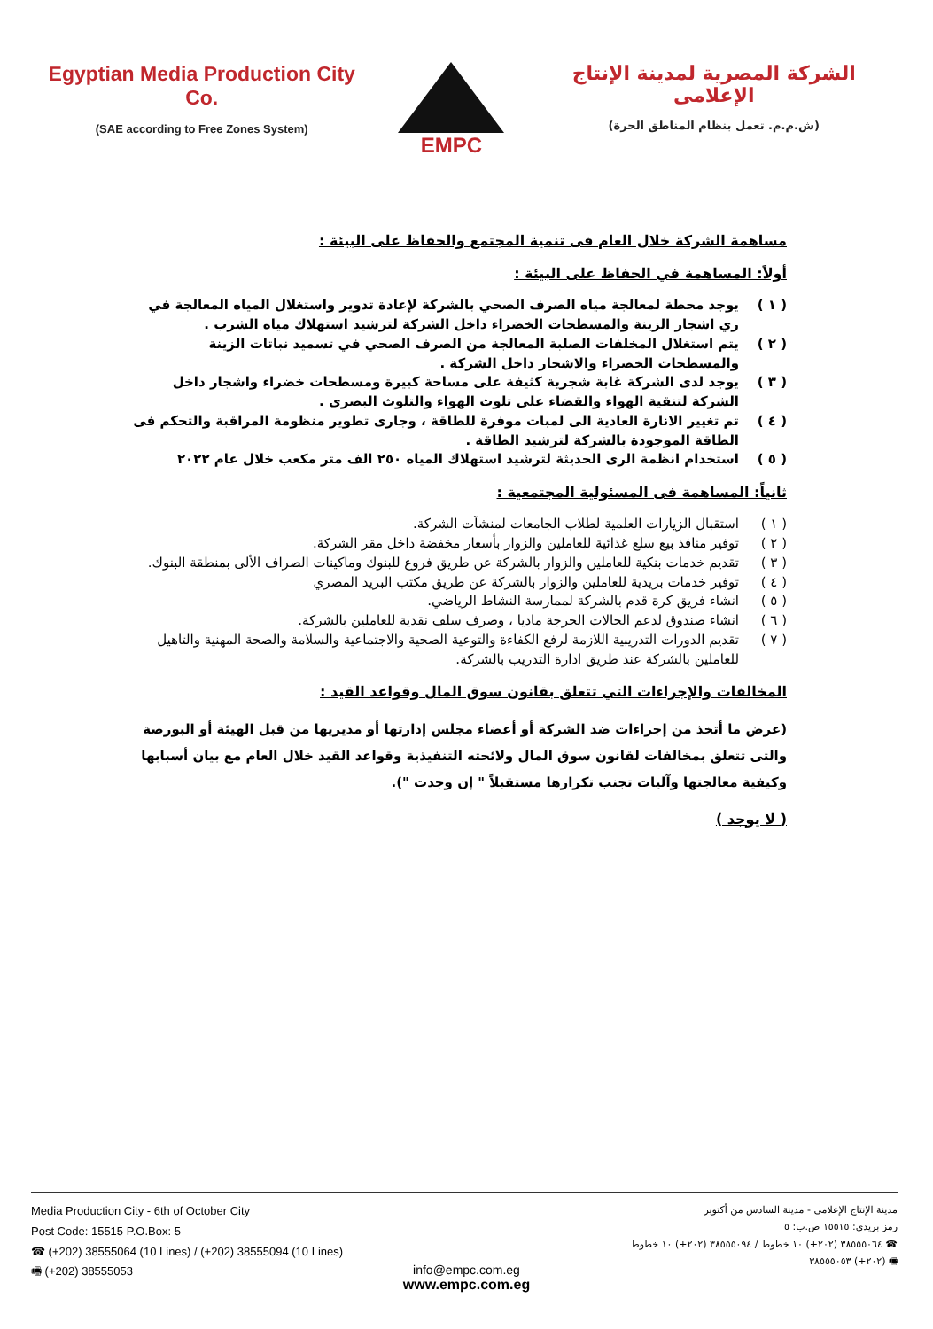Egyptian Media Production City Co.
(SAE according to Free Zones System)
EMPC
الشركة المصرية لمدينة الإنتاج الإعلامى
(ش.م.م. تعمل بنظام المناطق الحرة)
مساهمة الشركة خلال العام فى تنمية المجتمع والحفاظ على البيئة :
أولاً: المساهمة في الحفاظ على البيئة :
( ١ ) يوجد محطة لمعالجة مياه الصرف الصحي بالشركة لإعادة تدوير واستغلال المياه المعالجة في ري اشجار الزينة والمسطحات الخضراء داخل الشركة لترشيد استهلاك مياه الشرب .
( ٢ ) يتم استغلال المخلفات الصلبة المعالجة من الصرف الصحي في تسميد نباتات الزينة والمسطحات الخصراء والاشجار داخل الشركة .
( ٣ ) يوجد لدى الشركة غابة شجرية كثيفة على مساحة كبيرة ومسطحات خضراء واشجار داخل الشركة لتنقية الهواء والقضاء على تلوث الهواء والتلوث البصرى .
( ٤ ) تم تغيير الانارة العادية الى لمبات موفرة للطاقة ، وجارى تطوير منظومة المراقبة والتحكم فى الطاقة الموجودة بالشركة لترشيد الطاقة .
( ٥ ) استخدام انظمة الرى الحديثة لترشيد استهلاك المياه ٢٥٠ الف متر مكعب خلال عام ٢٠٢٢
ثانياً: المساهمة فى المسئولية المجتمعية :
( ١ ) استقبال الزيارات العلمية لطلاب الجامعات لمنشآت الشركة.
( ٢ ) توفير منافذ بيع سلع غذائية للعاملين والزوار بأسعار مخفضة داخل مقر الشركة.
( ٣ ) تقديم خدمات بنكية للعاملين والزوار بالشركة عن طريق فروع للبنوك وماكينات الصراف الألى بمنطقة البنوك.
( ٤ ) توفير خدمات بريدية للعاملين والزوار بالشركة عن طريق مكتب البريد المصري
( ٥ ) انشاء فريق كرة قدم بالشركة لممارسة النشاط الرياضي.
( ٦ ) انشاء صندوق لدعم الحالات الحرجة ماديا ، وصرف سلف نقدية للعاملين بالشركة.
( ٧ ) تقديم الدورات التدريبية اللازمة لرفع الكفاءة والتوعية الصحية والاجتماعية والسلامة والصحة المهنية والتاهيل للعاملين بالشركة عند طريق ادارة التدريب بالشركة.
المخالفات والإجراءات التي تتعلق بقانون سوق المال وقواعد القيد :
(عرض ما أتخذ من إجراءات ضد الشركة أو أعضاء مجلس إدارتها أو مديريها من قبل الهيئة أو البورصة والتى تتعلق بمخالفات لقانون سوق المال ولائحته التنفيذية وقواعد القيد خلال العام مع بيان أسبابها وكيفية معالجتها وآليات تجنب تكرارها مستقبلاً " إن وجدت ").
( لا يوجد )
Media Production City - 6th of October City
Post Code: 15515 P.O.Box: 5
☎ (+202) 38555064 (10 Lines) / (+202) 38555094 (10 Lines)
🖷 (+202) 38555053
مدينة الإنتاج الإعلامى - مدينة السادس من أكتوبر
رمز بريدى: ١٥٥١٥ ص.ب: ٥
☎ ٣٨٥٥٥٠٦٤ (٢٠٢+) ١٠ خطوط / ٣٨٥٥٥٠٩٤ (٢٠٢+) ١٠ خطوط
🖷 (٢٠٢+) ٣٨٥٥٥٠٥٣
info@empc.com.eg
www.empc.com.eg